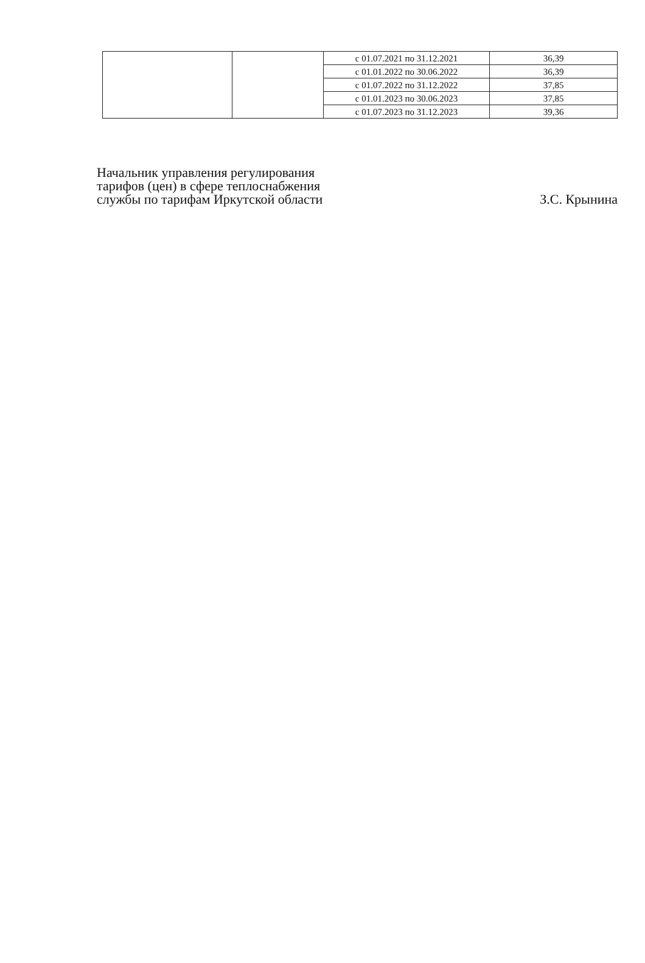| | | с 01.07.2021 по 31.12.2021 | 36,39 |
| | | с 01.01.2022 по 30.06.2022 | 36,39 |
| | | с 01.07.2022 по 31.12.2022 | 37,85 |
| | | с 01.01.2023 по 30.06.2023 | 37,85 |
| | | с 01.07.2023 по 31.12.2023 | 39,36 |
Начальник управления регулирования
тарифов (цен) в сфере теплоснабжения
службы по тарифам Иркутской области
З.С. Крынина